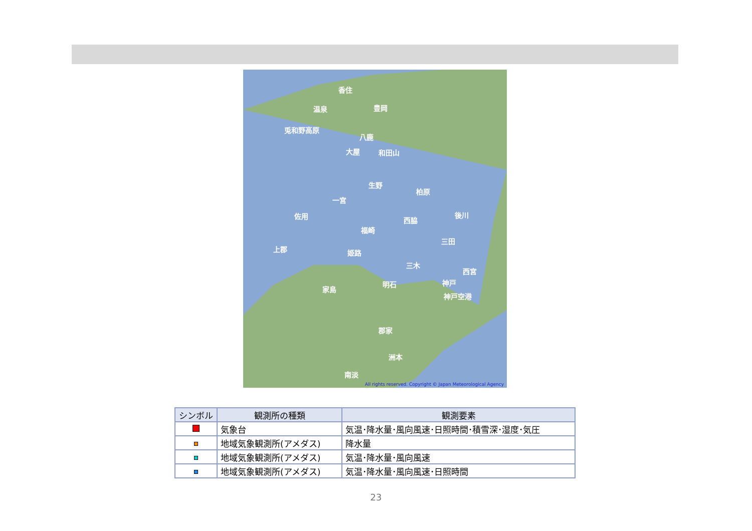香住
温泉 豊岡
兎和野高原
八鹿
大屋 和田山
生野
柏原
一宮
佐用 後川
西脇
福崎
三田
上郡 姫路
三木
西宮
神戸
明石
家島
神戸空港
郡家
洲本
南淡
All rights reserved. Copyright © Japan Meteorological Agency
| シンボル | 観測所の種類 | 観測要素 |
| --- | --- | --- |
| | 気象台 | 気温･降水量･風向風速･日照時間･積雪深･湿度･気圧 |
| | 地域気象観測所(アメダス) | 降水量 |
| | 地域気象観測所(アメダス) | 気温･降水量･風向風速 |
| | 地域気象観測所(アメダス) | 気温･降水量･風向風速･日照時間 |
23